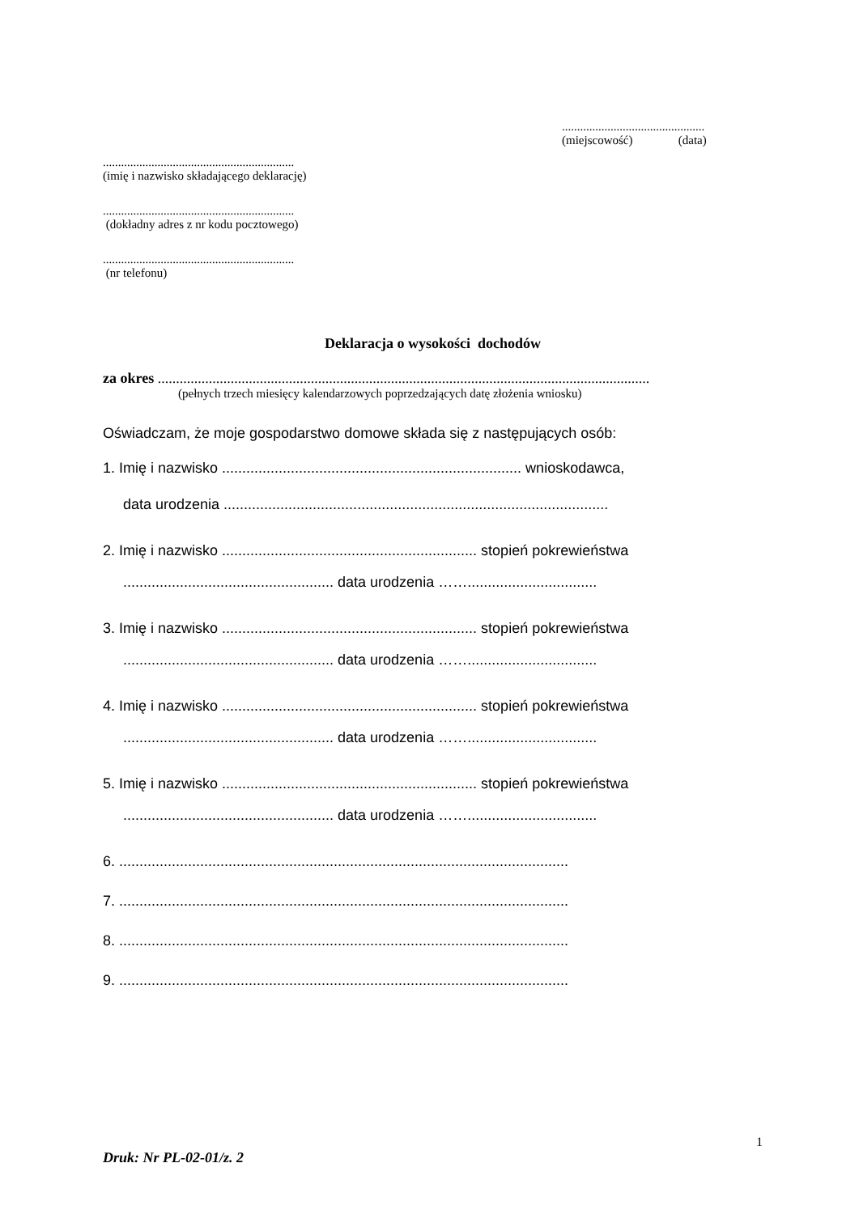...............................................
(miejscowość) (data)
...............................................................
(imię i nazwisko składającego deklarację)
...............................................................
(dokładny adres z nr kodu pocztowego)
...............................................................
(nr telefonu)
Deklaracja o wysokości dochodów
za okres .......................................................................................................................................
(pełnych trzech miesięcy kalendarzowych poprzedzających datę złożenia wniosku)
Oświadczam, że moje gospodarstwo domowe składa się z następujących osób:
1. Imię i nazwisko .......................................................................... wnioskodawca,
data urodzenia ...............................................................................................
2. Imię i nazwisko ............................................................... stopień pokrewieństwa
.................................................... data urodzenia ……................................
3. Imię i nazwisko ............................................................... stopień pokrewieństwa
.................................................... data urodzenia ……................................
4. Imię i nazwisko ............................................................... stopień pokrewieństwa
.................................................... data urodzenia ……................................
5. Imię i nazwisko ............................................................... stopień pokrewieństwa
.................................................... data urodzenia ……................................
6. ...............................................................................................................
7. ...............................................................................................................
8. ...............................................................................................................
9. ...............................................................................................................
1
Druk: Nr PL-02-01/z. 2